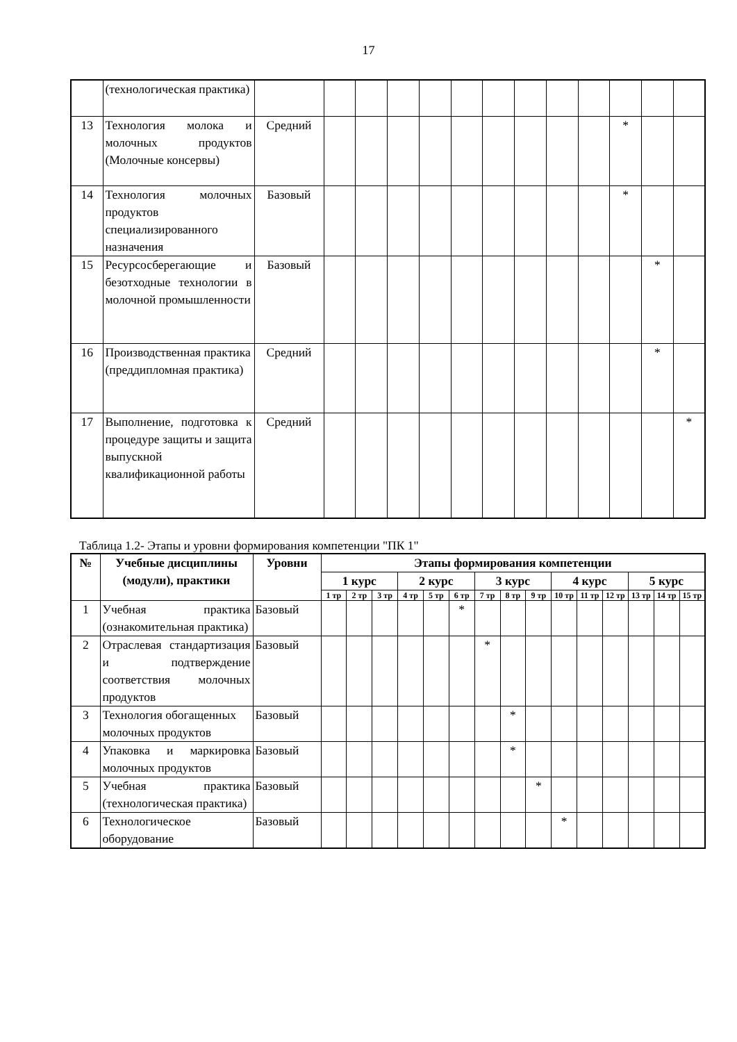17
| | (технологическая практика) | | | | | | | | | | | | | |
| 13 | Технология молока и молочных продуктов (Молочные консервы) | Средний | | | | | | | | | | * | | |
| 14 | Технология молочных продуктов специализированного назначения | Базовый | | | | | | | | | | * | | |
| 15 | Ресурсосберегающие и безотходные технологии в молочной промышленности | Базовый | | | | | | | | | | | * | |
| 16 | Производственная практика (преддипломная практика) | Средний | | | | | | | | | | | * | |
| 17 | Выполнение, подготовка к процедуре защиты и защита выпускной квалификационной работы | Средний | | | | | | | | | | | | * |
Таблица 1.2- Этапы и уровни формирования компетенции "ПК 1"
| № | Учебные дисциплины (модули), практики | Уровни | Этапы формирования компетенции | | | | | | | | | | | | | | |
| --- | --- | --- | --- | --- | --- | --- | --- | --- | --- | --- | --- | --- | --- | --- | --- | --- | --- |
| | | | 1 курс | | | 2 курс | | | 3 курс | | | 4 курс | | | 5 курс | | |
| | | | 1 тр | 2 тр | 3 тр | 4 тр | 5 тр | 6 тр | 7 тр | 8 тр | 9 тр | 10 тр | 11 тр | 12 тр | 13 тр | 14 тр | 15 тр |
| 1 | Учебная практика (ознакомительная практика) | Базовый | | | | | | * | | | | | | | | | |
| 2 | Отраслевая стандартизация и подтверждение соответствия молочных продуктов | Базовый | | | | | | | * | | | | | | | | |
| 3 | Технология обогащенных молочных продуктов | Базовый | | | | | | | | * | | | | | | | |
| 4 | Упаковка и маркировка молочных продуктов | Базовый | | | | | | | | * | | | | | | | |
| 5 | Учебная практика (технологическая практика) | Базовый | | | | | | | | | * | | | | | | |
| 6 | Технологическое оборудование | Базовый | | | | | | | | | | * | | | | | |